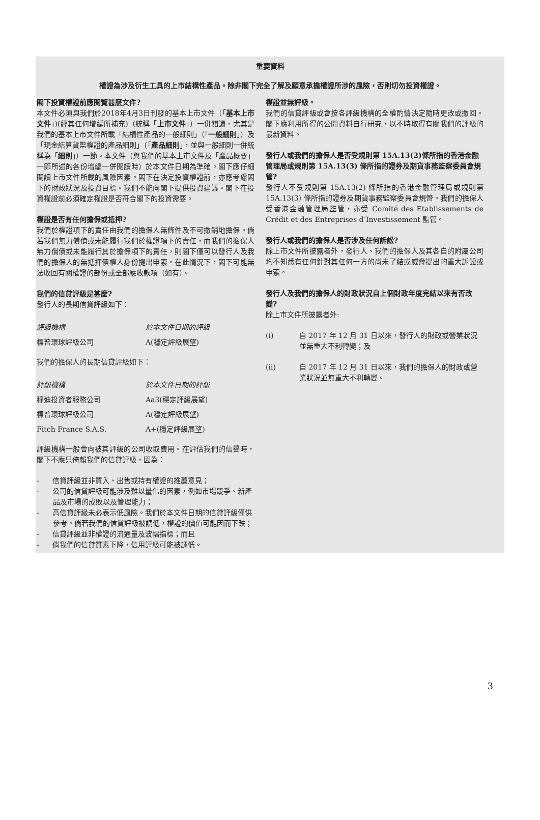重要資料
權證為涉及衍生工具的上市結構性產品。除非閣下完全了解及願意承擔權證所涉的風險，否則切勿投資權證。
閣下投資權證前應閱覽甚麼文件?
本文件必須與我們於2018年4月3日刊發的基本上市文件（「基本上市文件」)(經其任何增編所補充)（統稱「上市文件」）一併閱讀，尤其是我們的基本上市文件所載「結構性產品的一般細則」（「一般細則」）及「現金結算貨幣權證的產品細則」（「產品細則」，並與一般細則一併統稱為「細則」）一節。本文件（與我們的基本上市文件及「產品概要」一節所述的各份增編一併閱讀時）於本文件日期為準確。閣下應仔細閱讀上市文件所載的風險因素。閣下在決定投資權證前，亦應考慮閣下的財政狀況及投資目標。我們不能向閣下提供投資建議。閣下在投資權證前必須確定權證是否符合閣下的投資需要。
權證是否有任何擔保或抵押?
我們於權證項下的責任由我們的擔保人無條件及不可撤銷地擔保。倘若我們無力償債或未能履行我們於權證項下的責任，而我們的擔保人無力償債或未能履行其於擔保項下的責任，則閣下僅可以發行人及我們的擔保人的無抵押債權人身份提出申索。在此情況下，閣下可能無法收回有關權證的部份或全部應收款項（如有）。
我們的信貸評級是甚麼?
發行人的長期信貸評級如下：
| 評級機構 | 於本文件日期的評級 |
| 標普環球評級公司 | A(穩定評級展望) |
我們的擔保人的長期信貸評級如下：
| 評級機構 | 於本文件日期的評級 |
| 穆迪投資者服務公司 | Aa3(穩定評級展望) |
| 標普環球評級公司 | A(穩定評級展望) |
| Fitch France S.A.S. | A+(穩定評級展望) |
評級機構一般會向被其評級的公司收取費用。在評估我們的信譽時，閣下不應只倚賴我們的信貸評級，因為：
- 信貸評級並非買入、出售或持有權證的推薦意見；
- 公司的信貸評級可能涉及難以量化的因素，例如市場競爭、新產品及市場的成敗以及管理能力；
- 高信貸評級未必表示低風險。我們於本文件日期的信貸評級僅供參考。倘若我們的信貸評級被調低，權證的價值可能因而下跌；
- 信貸評級並非權證的流通量及波幅指標；而且
- 倘我們的信貸質素下降，信用評級可能被調低。
權證並無評級。
我們的信貸評級或會按各評級機構的全權酌情決定隨時更改或撤回。閣下應利用所得的公開資料自行研究，以不時取得有關我們的評級的最新資料。
發行人或我們的擔保人是否受規則第 15A.13(2)條所指的香港金融管理局或規則第 15A.13(3) 條所指的證券及期貨事務監察委員會規管?
發行人不受規則第 15A.13(2) 條所指的香港金融管理局或規則第 15A.13(3) 條所指的證券及期貨事務監察委員會規管。我們的擔保人受香港金融管理局監管，亦受 Comité des Etablissements de Crédit et des Entreprises d’Investissement 監管。
發行人或我們的擔保人是否涉及任何訴訟?
除上市文件所披露者外，發行人、我們的擔保人及其各自的附屬公司均不知悉有任何針對其任何一方的尚未了結或威脅提出的重大訴訟或申索。
發行人及我們的擔保人的財政狀況自上個財政年度完結以來有否改變?
除上市文件所披露者外:
(i) 自 2017 年 12 月 31 日以來，發行人的財政或營業狀況並無重大不利轉變；及
(ii) 自 2017 年 12 月 31 日以來，我們的擔保人的財政或營業狀況並無重大不利轉變。
3